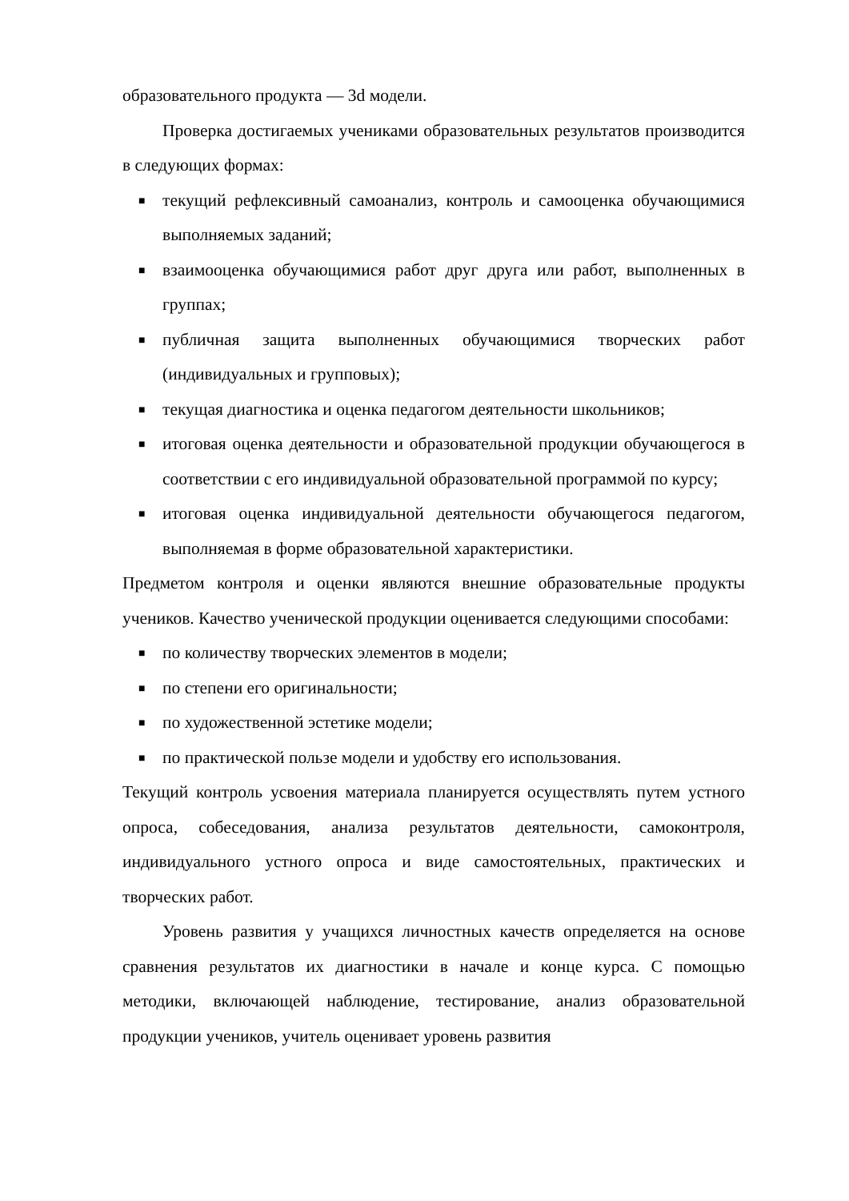образовательного продукта — 3d модели.
Проверка достигаемых учениками образовательных результатов производится в следующих формах:
■ текущий рефлексивный самоанализ, контроль и самооценка обучающимися выполняемых заданий;
■ взаимооценка обучающимися работ друг друга или работ, выполненных в группах;
■ публичная защита выполненных обучающимися творческих работ (индивидуальных и групповых);
■ текущая диагностика и оценка педагогом деятельности школьников;
■ итоговая оценка деятельности и образовательной продукции обучающегося в соответствии с его индивидуальной образовательной программой по курсу;
■ итоговая оценка индивидуальной деятельности обучающегося педагогом, выполняемая в форме образовательной характеристики.
Предметом контроля и оценки являются внешние образовательные продукты учеников. Качество ученической продукции оценивается следующими способами:
■ по количеству творческих элементов в модели;
■ по степени его оригинальности;
■ по художественной эстетике модели;
■ по практической пользе модели и удобству его использования.
Текущий контроль усвоения материала планируется осуществлять путем устного опроса, собеседования, анализа результатов деятельности, самоконтроля, индивидуального устного опроса и виде самостоятельных, практических и творческих работ.
Уровень развития у учащихся личностных качеств определяется на основе сравнения результатов их диагностики в начале и конце курса. С помощью методики, включающей наблюдение, тестирование, анализ образовательной продукции учеников, учитель оценивает уровень развития